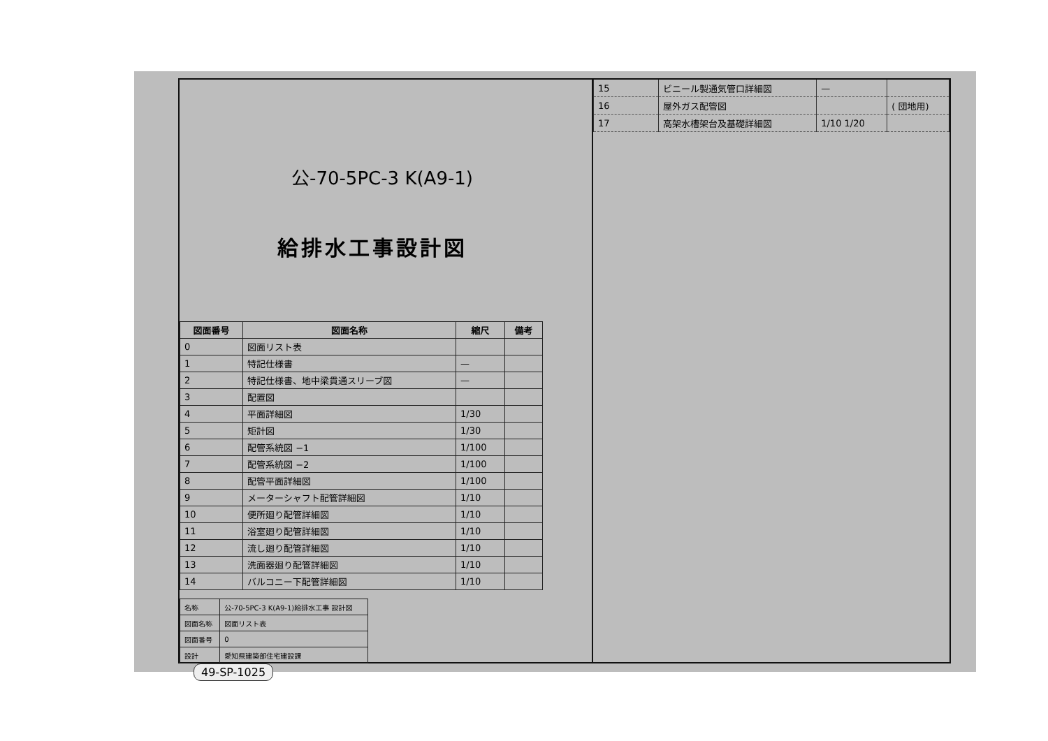公-70-5PC-3 K(A9-1)
給排水工事設計図
| 図面番号 | 図面名称 | 縮尺 | 備考 |
| --- | --- | --- | --- |
| 0 | 図面リスト表 | | |
| 1 | 特記仕様書 | — | |
| 2 | 特記仕様書、地中梁貫通スリーブ図 | — | |
| 3 | 配置図 | | |
| 4 | 平面詳細図 | 1/30 | |
| 5 | 矩計図 | 1/30 | |
| 6 | 配管系統図 −1 | 1/100 | |
| 7 | 配管系統図 −2 | 1/100 | |
| 8 | 配管平面詳細図 | 1/100 | |
| 9 | メーターシャフト配管詳細図 | 1/10 | |
| 10 | 便所廻り配管詳細図 | 1/10 | |
| 11 | 浴室廻り配管詳細図 | 1/10 | |
| 12 | 流し廻り配管詳細図 | 1/10 | |
| 13 | 洗面器廻り配管詳細図 | 1/10 | |
| 14 | バルコニー下配管詳細図 | 1/10 | |
| 名称 | 公-70-5PC-3 K(A9-1)給排水工事 設計図 |
| 図面名称 | 図面リスト表 |
| 図面番号 | 0 |
| 設計 | 愛知県建築部住宅建設課 |
49-SP-1025
| 15 | ビニール製通気管口詳細図 | — | |
| 16 | 屋外ガス配管図 | | ( 団地用) |
| 17 | 高架水槽架台及基礎詳細図 | 1/10 1/20 | |